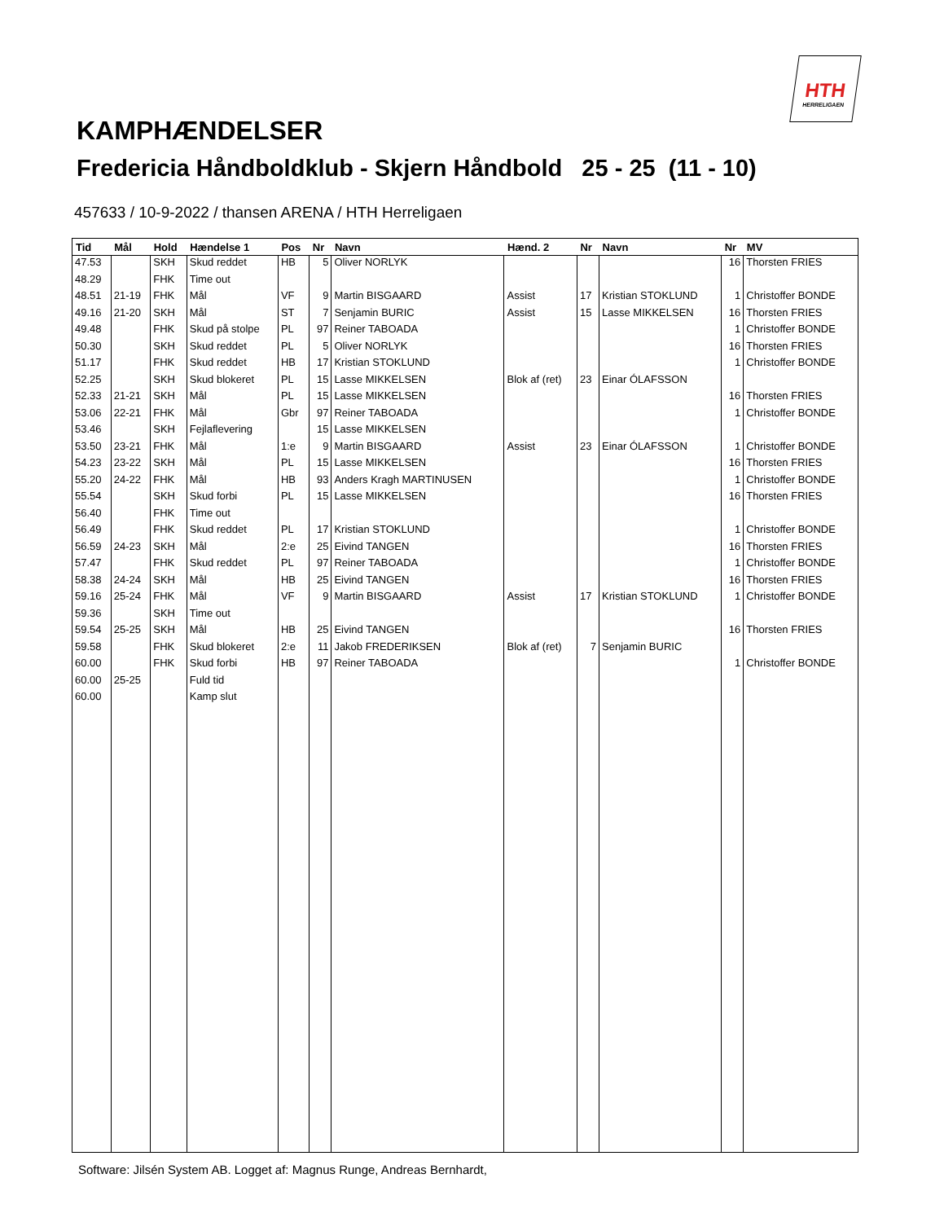HTH
HERRELIGAEN
KAMPHÆNDELSER
Fredericia Håndboldklub - Skjern Håndbold 25 - 25 (11 - 10)
457633 / 10-9-2022 / thansen ARENA / HTH Herreligaen
| Tid | Mål | Hold | Hændelse 1 | Pos | Nr | Navn | Hænd. 2 | Nr | Navn | Nr | MV |
| --- | --- | --- | --- | --- | --- | --- | --- | --- | --- | --- | --- |
| 47.53 | | SKH | Skud reddet | HB | 5 | Oliver NORLYK | | | | 16 | Thorsten FRIES |
| 48.29 | | FHK | Time out | | | | | | | | |
| 48.51 | 21-19 | FHK | Mål | VF | 9 | Martin BISGAARD | Assist | 17 | Kristian STOKLUND | 1 | Christoffer BONDE |
| 49.16 | 21-20 | SKH | Mål | ST | 7 | Senjamin BURIC | Assist | 15 | Lasse MIKKELSEN | 16 | Thorsten FRIES |
| 49.48 | | FHK | Skud på stolpe | PL | 97 | Reiner TABOADA | | | | 1 | Christoffer BONDE |
| 50.30 | | SKH | Skud reddet | PL | 5 | Oliver NORLYK | | | | 16 | Thorsten FRIES |
| 51.17 | | FHK | Skud reddet | HB | 17 | Kristian STOKLUND | | | | 1 | Christoffer BONDE |
| 52.25 | | SKH | Skud blokeret | PL | 15 | Lasse MIKKELSEN | Blok af (ret) | 23 | Einar ÓLAFSSON | | |
| 52.33 | 21-21 | SKH | Mål | PL | 15 | Lasse MIKKELSEN | | | | 16 | Thorsten FRIES |
| 53.06 | 22-21 | FHK | Mål | Gbr | 97 | Reiner TABOADA | | | | 1 | Christoffer BONDE |
| 53.46 | | SKH | Fejlaflevering | | 15 | Lasse MIKKELSEN | | | | | |
| 53.50 | 23-21 | FHK | Mål | 1:e | 9 | Martin BISGAARD | Assist | 23 | Einar ÓLAFSSON | 1 | Christoffer BONDE |
| 54.23 | 23-22 | SKH | Mål | PL | 15 | Lasse MIKKELSEN | | | | 16 | Thorsten FRIES |
| 55.20 | 24-22 | FHK | Mål | HB | 93 | Anders Kragh MARTINUSEN | | | | 1 | Christoffer BONDE |
| 55.54 | | SKH | Skud forbi | PL | 15 | Lasse MIKKELSEN | | | | 16 | Thorsten FRIES |
| 56.40 | | FHK | Time out | | | | | | | | |
| 56.49 | | FHK | Skud reddet | PL | 17 | Kristian STOKLUND | | | | 1 | Christoffer BONDE |
| 56.59 | 24-23 | SKH | Mål | 2:e | 25 | Eivind TANGEN | | | | 16 | Thorsten FRIES |
| 57.47 | | FHK | Skud reddet | PL | 97 | Reiner TABOADA | | | | 1 | Christoffer BONDE |
| 58.38 | 24-24 | SKH | Mål | HB | 25 | Eivind TANGEN | | | | 16 | Thorsten FRIES |
| 59.16 | 25-24 | FHK | Mål | VF | 9 | Martin BISGAARD | Assist | 17 | Kristian STOKLUND | 1 | Christoffer BONDE |
| 59.36 | | SKH | Time out | | | | | | | | |
| 59.54 | 25-25 | SKH | Mål | HB | 25 | Eivind TANGEN | | | | 16 | Thorsten FRIES |
| 59.58 | | FHK | Skud blokeret | 2:e | 11 | Jakob FREDERIKSEN | Blok af (ret) | 7 | Senjamin BURIC | | |
| 60.00 | | FHK | Skud forbi | HB | 97 | Reiner TABOADA | | | | 1 | Christoffer BONDE |
| 60.00 | 25-25 | | Fuld tid | | | | | | | | |
| 60.00 | | | Kamp slut | | | | | | | | |
Software: Jilsén System AB. Logget af: Magnus Runge, Andreas Bernhardt,